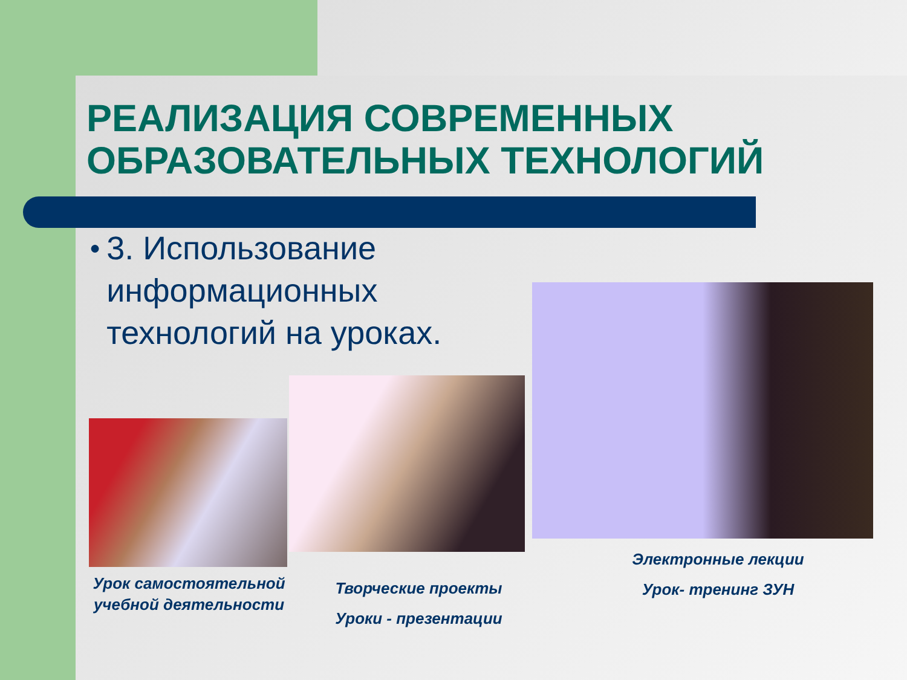РЕАЛИЗАЦИЯ СОВРЕМЕННЫХ ОБРАЗОВАТЕЛЬНЫХ ТЕХНОЛОГИЙ
● 3. Использование информационных технологий на уроках.
Урок самостоятельной учебной деятельности
Творческие проекты
Уроки - презентации
Электронные лекции
Урок- тренинг ЗУН